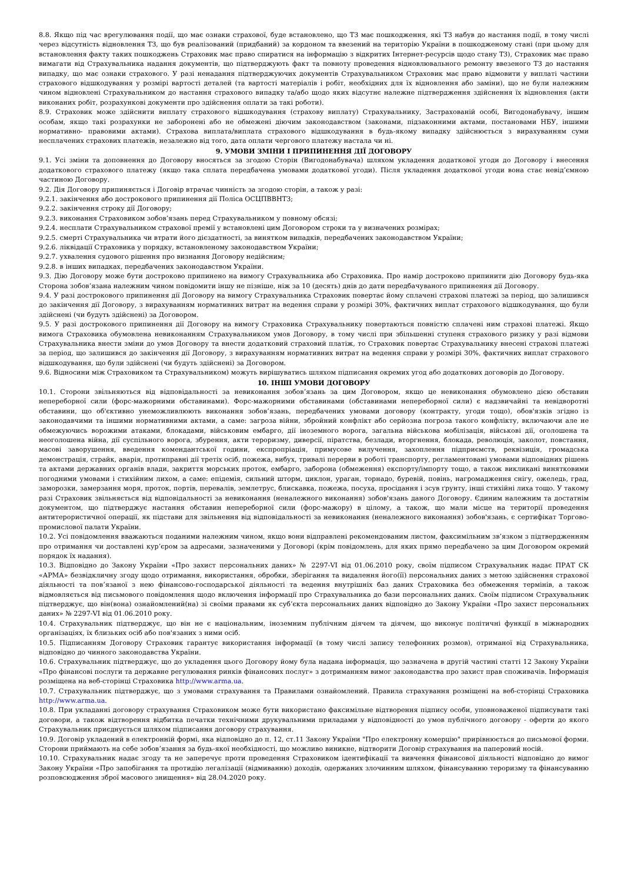8.8. Якщо під час врегулювання події, що має ознаки страхової, буде встановлено, що ТЗ має пошкодження, які ТЗ набув до настання події, в тому числі через відсутність відновлення ТЗ, що був реалізований (придбаний) за кордоном та ввезений на територію України в пошкодженому стані (при цьому для встановлення факту таких пошкоджень Страховик має право спиратися на інформацію з відкритих Інтернет-ресурсів щодо стану ТЗ), Страховик має право вимагати від Страхувальника надання документів, що підтверджують факт та повноту проведення відновлювального ремонту ввезеного ТЗ до настання випадку, що має ознаки страхового. У разі ненадання підтверджуючих документів Страхувальником Страховик має право відмовити у виплаті частини страхового відшкодування у розмірі вартості деталей (та вартості матеріалів і робіт, необхідних для їх відновлення або заміни), що не були належним чином відновлені Страхувальником до настання страхового випадку та/або щодо яких відсутнє належне підтвердження здійснення їх відновлення (акти виконаних робіт, розрахункові документи про здійснення оплати за такі роботи).
8.9. Страховик може здійснити виплату страхового відшкодування (страхову виплату) Страхувальнику, Застрахованій особі, Вигодонабувачу, іншим особам, якщо такі розрахунки не заборонені або не обмежені діючим законодавством (законами, підзаконними актами, постановами НБУ, іншими нормативно- правовими актами). Страхова виплата/виплата страхового відшкодування в будь-якому випадку здійснюється з вирахуванням суми несплачених страхових платежів, незалежно від того, дата оплати чергового платежу настала чи ні.
9. УМОВИ ЗМІНИ І ПРИПИНЕННЯ ДІЇ ДОГОВОРУ
9.1. Усі зміни та доповнення до Договору вносяться за згодою Сторін (Вигодонабувача) шляхом укладення додаткової угоди до Договору і внесення додаткового страхового платежу (якщо така сплата передбачена умовами додаткової угоди). Після укладення додаткової угоди вона стає невід’ємною частиною Договору.
9.2. Дія Договору припиняється і Договір втрачає чинність за згодою сторін, а також у разі:
9.2.1. закінчення або дострокового припинення дії Поліса ОСЦПВВНТЗ;
9.2.2. закінчення строку дії Договору;
9.2.3. виконання Страховиком зобов’язань перед Страхувальником у повному обсязі;
9.2.4. несплати Страхувальником страхової премії у встановлені цим Договором строки та у визначених розмірах;
9.2.5. смерті Страхувальника чи втрати його дієздатності, за винятком випадків, передбачених законодавством України;
9.2.6. ліквідації Страховика у порядку, встановленому законодавством України;
9.2.7. ухвалення судового рішення про визнання Договору недійсним;
9.2.8. в інших випадках, передбачених законодавством України.
9.3. Дію Договору може бути достроково припинено на вимогу Страхувальника або Страховика. Про намір достроково припинити дію Договору будь-яка Сторона зобов’язана належним чином повідомити іншу не пізніше, ніж за 10 (десять) днів до дати передбачуваного припинення дії Договору.
9.4. У разі дострокового припинення дії Договору на вимогу Страхувальника Страховик повертає йому сплачені страхові платежі за період, що залишився до закінчення дії Договору, з вирахуванням нормативних витрат на ведення справи у розмірі 30%, фактичних виплат страхового відшкодування, що були здійснені (чи будуть здійснені) за Договором.
9.5. У разі дострокового припинення дії Договору на вимогу Страховика Страхувальнику повертаються повністю сплачені ним страхові платежі. Якщо вимога Страховика обумовлена невиконанням Страхувальником умов Договору, в тому числі при збільшенні ступеня страхового ризику у разі відмови Страхувальника внести зміни до умов Договору та внести додатковий страховий платіж, то Страховик повертає Страхувальнику внесені страхові платежі за період, що залишився до закінчення дії Договору, з вирахуванням нормативних витрат на ведення справи у розмірі 30%, фактичних виплат страхового відшкодування, що були здійснені (чи будуть здійснені) за Договором.
9.6. Відносини між Страховиком та Страхувальником) можуть вирішуватись шляхом підписання окремих угод або додаткових договорів до Договору.
10. ІНШІ УМОВИ ДОГОВОРУ
10.1. Сторони звільняються від відповідальності за невиконання зобов’язань за цим Договором, якщо це невиконання обумовлено дією обставин непереборної сили (форс-мажорними обставинами). Форс-мажорними обставинами (обставинами непереборної сили) є надзвичайні та невідворотні обставини, що об'єктивно унеможливлюють виконання зобов’язань, передбачених умовами договору (контракту, угоди тощо), обов'язків згідно із законодавчими та іншими нормативними актами, а саме: загроза війни, збройний конфлікт або серйозна погроза такого конфлікту, включаючи але не обмежуючись ворожими атаками, блокадами, військовим ембарго, дії іноземного ворога, загальна військова мобілізація, військові дії, оголошена та неоголошена війна, дії суспільного ворога, збурення, акти тероризму, диверсії, піратства, безлади, вторгнення, блокада, революція, заколот, повстання, масові заворушення, введення комендантської години, експропріація, примусове вилучення, захоплення підприємств, реквізиція, громадська демонстрація, страйк, аварія, протиправні дії третіх осіб, пожежа, вибух, тривалі перерви в роботі транспорту, регламентовані умовами відповідних рішень та актами державних органів влади, закриття морських проток, ембарго, заборона (обмеження) експорту/імпорту тощо, а також викликані винятковими погодними умовами і стихійним лихом, а саме: епідемія, сильний шторм, циклон, ураган, торнадо, буревій, повінь, нагромадження снігу, ожеледь, град, заморозки, замерзання моря, проток, портів, перевалів, землетрус, блискавка, пожежа, посуха, просідання і зсув ґрунту, інші стихійні лиха тощо. У такому разі Страховик звільняється від відповідальності за невиконання (неналежного виконання) зобов'язань даного Договору. Єдиним належним та достатнім документом, що підтверджує настання обставин непереборної сили (форс-мажору) в цілому, а також, що мали місце на території проведення антитерористичної операції, як підстави для звільнення від відповідальності за невиконання (неналежного виконання) зобов'язань, є сертифікат Торгово-промислової палати України.
10.2. Усі повідомлення вважаються поданими належним чином, якщо вони відправлені рекомендованим листом, факсимільним зв’язком з підтвердженням про отримання чи доставлені кур’єром за адресами, зазначеними у Договорі (крім повідомлень, для яких прямо передбачено за цим Договором окремий порядок їх надання).
10.3. Відповідно до Закону України «Про захист персональних даних» № 2297-VI від 01.06.2010 року, своїм підписом Страхувальник надає ПРАТ СК «АРМА» безвідкличну згоду щодо отримання, використання, обробки, зберігання та видалення його(її) персональних даних з метою здійснення страхової діяльності та пов’язаної з нею фінансово-господарської діяльності та ведення внутрішніх баз даних Страховика без обмеження термінів, а також відмовляється від письмового повідомлення щодо включення інформації про Страхувальника до бази персональних даних. Своїм підписом Страхувальник підтверджує, що він(вона) ознайомлений(на) зі своїми правами як суб’єкта персональних даних відповідно до Закону України «Про захист персональних даних» № 2297-VI від 01.06.2010 року.
10.4. Страхувальник підтверджує, що він не є національним, іноземним публічним діячем та діячем, що виконує політичні функції в міжнародних організаціях, їх близьких осіб або пов'язаних з ними осіб.
10.5. Підписанням Договору Страховик гарантує використання інформації (в тому числі запису телефонних розмов), отриманої від Страхувальника, відповідно до чинного законодавства України.
10.6. Страхувальник підтверджує, що до укладення цього Договору йому була надана інформація, що зазначена в другій частині статті 12 Закону України «Про фінансові послуги та державне регулювання ринків фінансових послуг» з дотриманням вимог законодавства про захист прав споживачів. Інформація розміщена на веб-сторінці Страховика http://www.arma.ua.
10.7. Страхувальник підтверджує, що з умовами страхування та Правилами ознайомлений. Правила страхування розміщені на веб-сторінці Страховика http://www.arma.ua.
10.8. При укладанні договору страхування Страховиком може бути використано факсимільне відтворення підпису особи, уповноваженої підписувати такі договори, а також відтворення відбитка печатки технічними друкувальними приладами у відповідності до умов публічного договору - оферти до якого Страхувальник приєднується шляхом підписання договору страхування.
10.9. Договір укладений в електронній формі, яка відповідно до п. 12, ст.11 Закону України "Про електронну комерцію" прирівнюється до письмової форми. Сторони приймають на себе зобов’язання за будь-якої необхідності, що можливо виникне, відтворити Договір страхування на паперовий носій.
10.10. Страхувальник надає згоду та не заперечує проти проведення Страховиком ідентифікації та вивчення фінансової діяльності відповідно до вимог Закону України «Про запобігання та протидію легалізації (відмиванню) доходів, одержаних злочинним шляхом, фінансуванню тероризму та фінансуванню розповсюдження зброї масового знищення» від 28.04.2020 року.